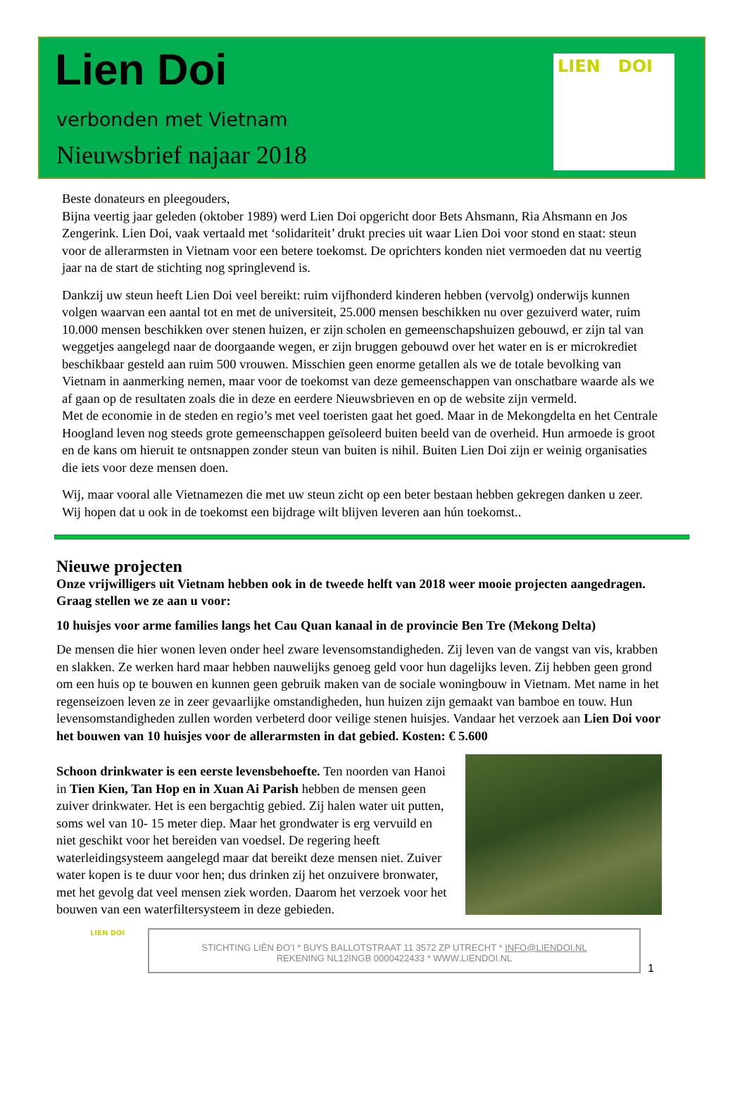Lien Doi
verbonden met Vietnam
Nieuwsbrief najaar 2018
LIEN DOI
Beste donateurs en pleegouders,
Bijna veertig jaar geleden (oktober 1989) werd Lien Doi opgericht door Bets Ahsmann, Ria Ahsmann en Jos Zengerink. Lien Doi, vaak vertaald met ‘solidariteit’ drukt precies uit waar Lien Doi voor stond en staat: steun voor de allerarmsten in Vietnam voor een betere toekomst. De oprichters konden niet vermoeden dat nu veertig jaar na de start de stichting nog springlevend is.
Dankzij uw steun heeft Lien Doi veel bereikt: ruim vijfhonderd kinderen hebben (vervolg) onderwijs kunnen volgen waarvan een aantal tot en met de universiteit, 25.000 mensen beschikken nu over gezuiverd water, ruim 10.000 mensen beschikken over stenen huizen, er zijn scholen en gemeenschapshuizen gebouwd, er zijn tal van weggetjes aangelegd naar de doorgaande wegen, er zijn bruggen gebouwd over het water en is er microkrediet beschikbaar gesteld aan ruim 500 vrouwen. Misschien geen enorme getallen als we de totale bevolking van Vietnam in aanmerking nemen, maar voor de toekomst van deze gemeenschappen van onschatbare waarde als we af gaan op de resultaten zoals die in deze en eerdere Nieuwsbrieven en op de website zijn vermeld.
Met de economie in de steden en regio’s met veel toeristen gaat het goed. Maar in de Mekongdelta en het Centrale Hoogland leven nog steeds grote gemeenschappen geïsoleerd buiten beeld van de overheid. Hun armoede is groot en de kans om hieruit te ontsnappen zonder steun van buiten is nihil. Buiten Lien Doi zijn er weinig organisaties die iets voor deze mensen doen.
Wij, maar vooral alle Vietnamezen die met uw steun zicht op een beter bestaan hebben gekregen danken u zeer. Wij hopen dat u ook in de toekomst een bijdrage wilt blijven leveren aan hún toekomst..
Nieuwe projecten
Onze vrijwilligers uit Vietnam hebben ook in de tweede helft van 2018 weer mooie projecten aangedragen. Graag stellen we ze aan u voor:
10 huisjes voor arme families langs het Cau Quan kanaal in de provincie Ben Tre (Mekong Delta)
De mensen die hier wonen leven onder heel zware levensomstandigheden. Zij leven van de vangst van vis, krabben en slakken. Ze werken hard maar hebben nauwelijks genoeg geld voor hun dagelijks leven. Zij hebben geen grond om een huis op te bouwen en kunnen geen gebruik maken van de sociale woningbouw in Vietnam. Met name in het regenseizoen leven ze in zeer gevaarlijke omstandigheden, hun huizen zijn gemaakt van bamboe en touw. Hun levensomstandigheden zullen worden verbeterd door veilige stenen huisjes. Vandaar het verzoek aan Lien Doi voor het bouwen van 10 huisjes voor de allerarmsten in dat gebied. Kosten: € 5.600
Schoon drinkwater is een eerste levensbehoefte. Ten noorden van Hanoi in Tien Kien, Tan Hop en in Xuan Ai Parish hebben de mensen geen zuiver drinkwater. Het is een bergachtig gebied. Zij halen water uit putten, soms wel van 10- 15 meter diep. Maar het grondwater is erg vervuild en niet geschikt voor het bereiden van voedsel. De regering heeft waterleidingsysteem aangelegd maar dat bereikt deze mensen niet. Zuiver water kopen is te duur voor hen; dus drinken zij het onzuivere bronwater, met het gevolg dat veel mensen ziek worden. Daarom het verzoek voor het bouwen van een waterfiltersysteem in deze gebieden.
LIEN DOI
STICHTING LIÊN ĐO’I * BUYS BALLOTSTRAAT 11 3572 ZP UTRECHT * INFO@LIENDOI.NL
REKENING NL12INGB 0000422433 * WWW.LIENDOI.NL
1